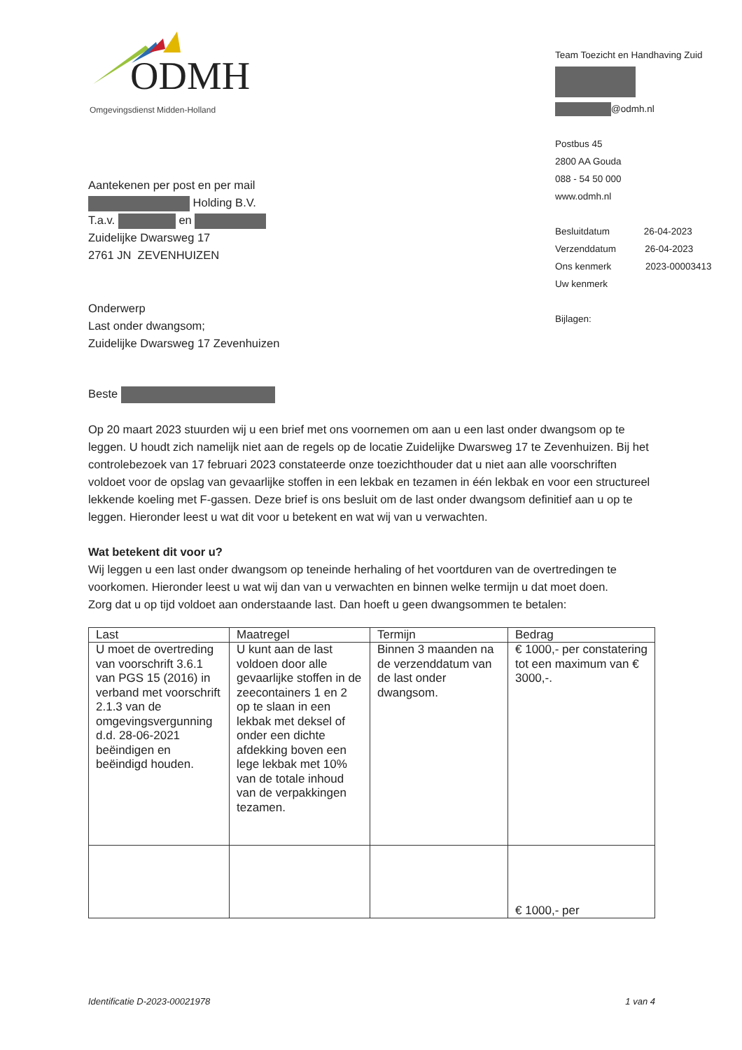ODMH
Omgevingsdienst Midden-Holland
Team Toezicht en Handhaving Zuid
@odmh.nl
Postbus 45
2800 AA Gouda
088 - 54 50 000
www.odmh.nl
Besluitdatum 26-04-2023
Verzenddatum 26-04-2023
Ons kenmerk 2023-00003413
Uw kenmerk
Bijlagen:
Aantekenen per post en per mail
Holding B.V.
T.a.v. en
Zuidelijke Dwarsweg 17
2761 JN ZEVENHUIZEN
Onderwerp
Last onder dwangsom;
Zuidelijke Dwarsweg 17 Zevenhuizen
Beste
Op 20 maart 2023 stuurden wij u een brief met ons voornemen om aan u een last onder dwangsom op te leggen. U houdt zich namelijk niet aan de regels op de locatie Zuidelijke Dwarsweg 17 te Zevenhuizen. Bij het controlebezoek van 17 februari 2023 constateerde onze toezichthouder dat u niet aan alle voorschriften voldoet voor de opslag van gevaarlijke stoffen in een lekbak en tezamen in één lekbak en voor een structureel lekkende koeling met F-gassen. Deze brief is ons besluit om de last onder dwangsom definitief aan u op te leggen. Hieronder leest u wat dit voor u betekent en wat wij van u verwachten.
Wat betekent dit voor u?
Wij leggen u een last onder dwangsom op teneinde herhaling of het voortduren van de overtredingen te voorkomen. Hieronder leest u wat wij dan van u verwachten en binnen welke termijn u dat moet doen.
Zorg dat u op tijd voldoet aan onderstaande last. Dan hoeft u geen dwangsommen te betalen:
| Last | Maatregel | Termijn | Bedrag |
| --- | --- | --- | --- |
| U moet de overtreding van voorschrift 3.6.1 van PGS 15 (2016) in verband met voorschrift 2.1.3 van de omgevingsvergunning d.d. 28-06-2021 beëindigen en beëindigd houden. | U kunt aan de last voldoen door alle gevaarlijke stoffen in de zeecontainers 1 en 2 op te slaan in een lekbak met deksel of onder een dichte afdekking boven een lege lekbak met 10% van de totale inhoud van de verpakkingen tezamen. | Binnen 3 maanden na de verzenddatum van de last onder dwangsom. | € 1000,- per constatering tot een maximum van € 3000,-. |
| | | | € 1000,- per |
Identificatie D-2023-00021978 1 van 4